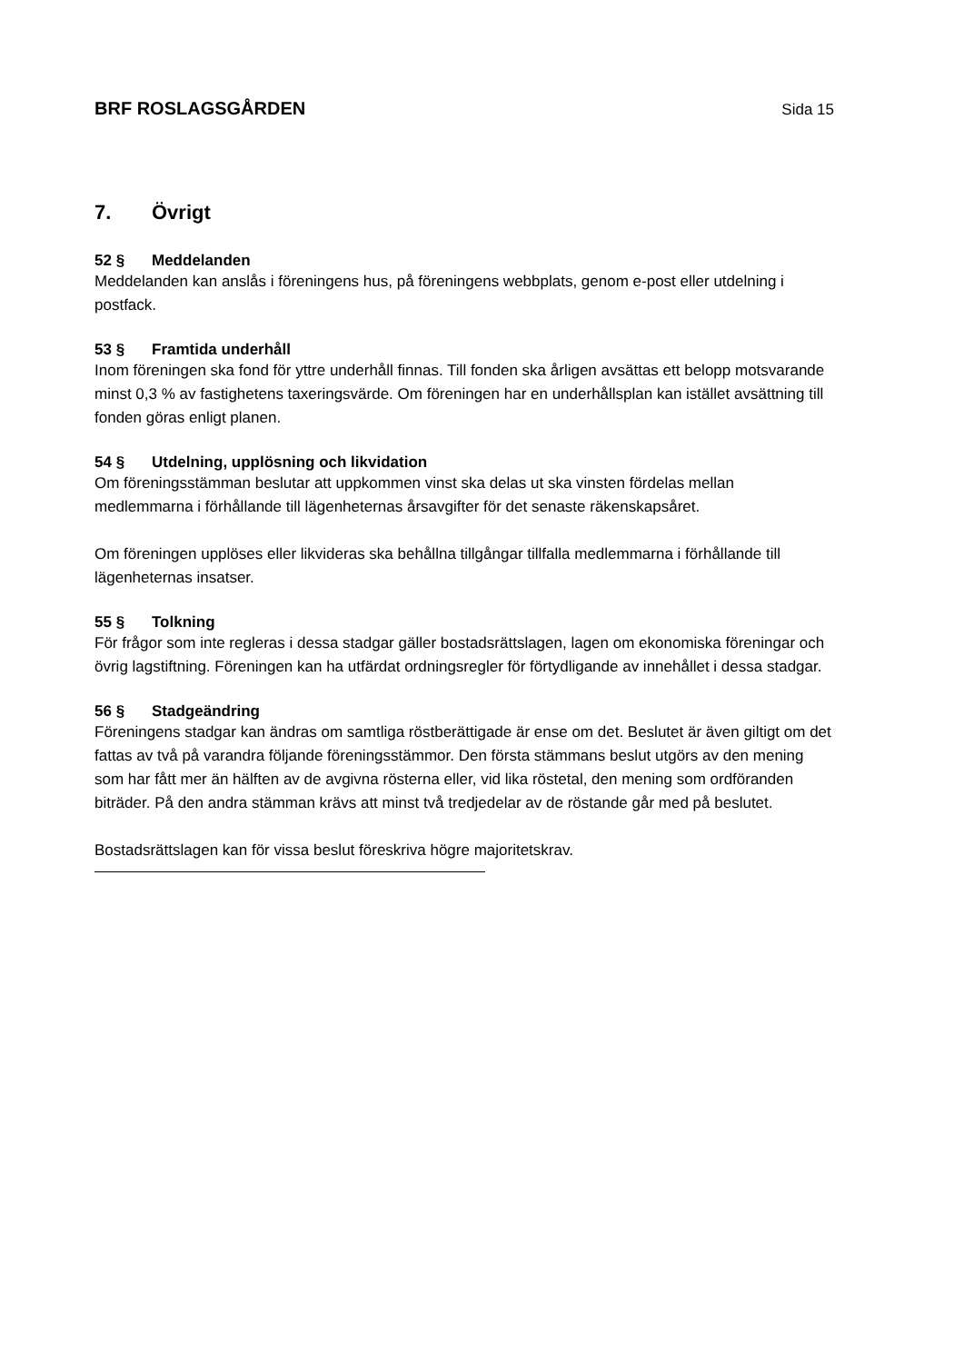BRF ROSLAGSGÅRDEN Sida 15
7. Övrigt
52 § Meddelanden
Meddelanden kan anslås i föreningens hus, på föreningens webbplats, genom e-post eller utdelning i postfack.
53 § Framtida underhåll
Inom föreningen ska fond för yttre underhåll finnas. Till fonden ska årligen avsättas ett belopp motsvarande minst 0,3 % av fastighetens taxeringsvärde. Om föreningen har en underhållsplan kan istället avsättning till fonden göras enligt planen.
54 § Utdelning, upplösning och likvidation
Om föreningsstämman beslutar att uppkommen vinst ska delas ut ska vinsten fördelas mellan medlemmarna i förhållande till lägenheternas årsavgifter för det senaste räkenskapsåret.
Om föreningen upplöses eller likvideras ska behållna tillgångar tillfalla medlemmarna i förhållande till lägenheternas insatser.
55 § Tolkning
För frågor som inte regleras i dessa stadgar gäller bostadsrättslagen, lagen om ekonomiska föreningar och övrig lagstiftning. Föreningen kan ha utfärdat ordningsregler för förtydligande av innehållet i dessa stadgar.
56 § Stadgeändring
Föreningens stadgar kan ändras om samtliga röstberättigade är ense om det. Beslutet är även giltigt om det fattas av två på varandra följande föreningsstämmor. Den första stämmans beslut utgörs av den mening som har fått mer än hälften av de avgivna rösterna eller, vid lika röstetal, den mening som ordföranden biträder. På den andra stämman krävs att minst två tredjedelar av de röstande går med på beslutet.
Bostadsrättslagen kan för vissa beslut föreskriva högre majoritetskrav.